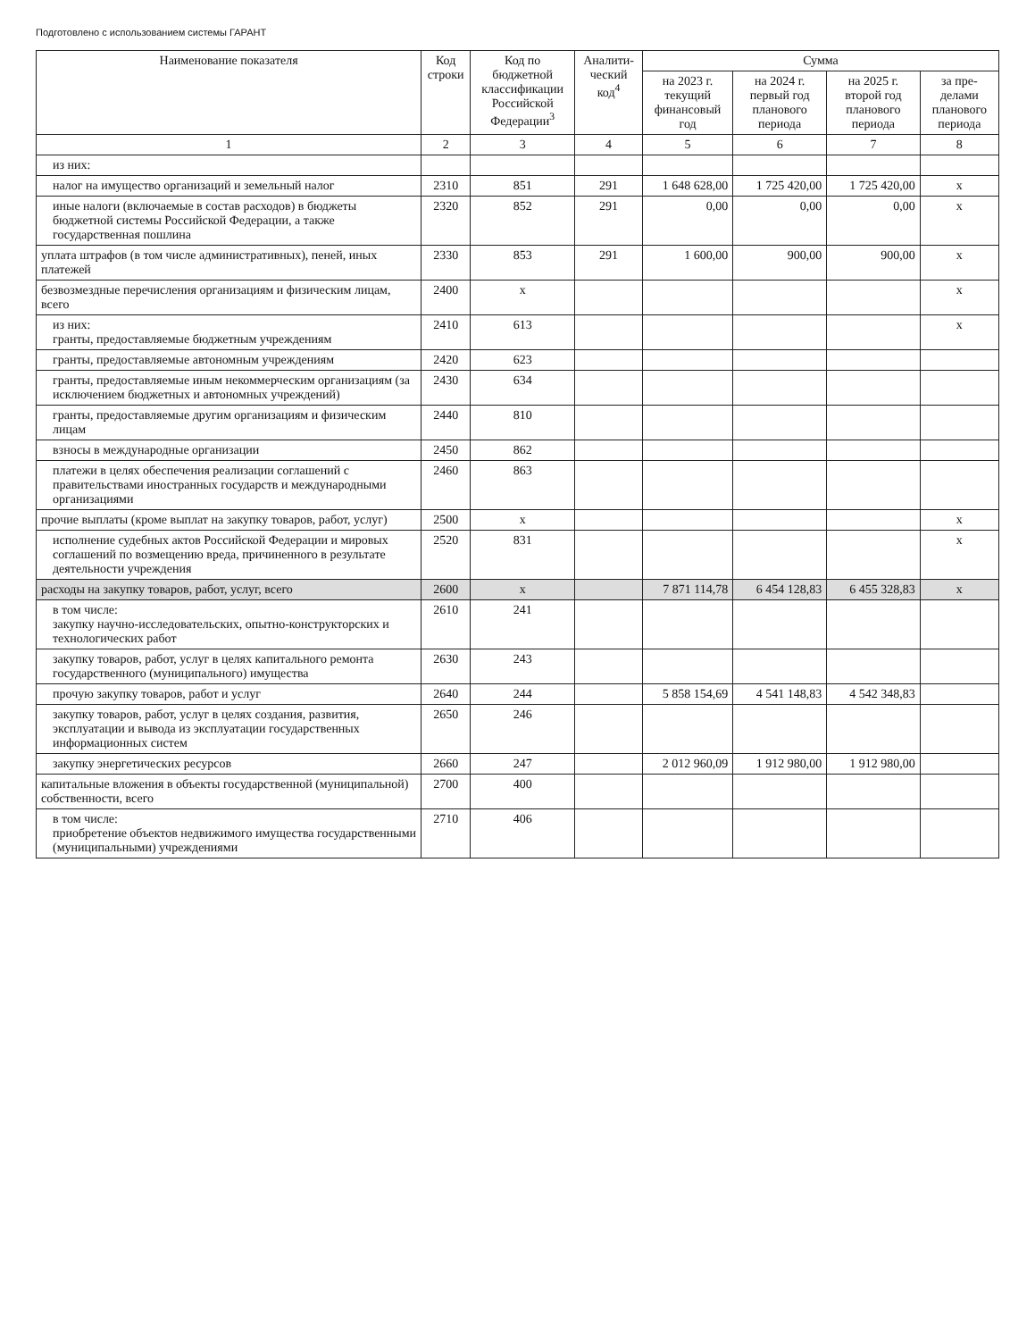Подготовлено с использованием системы ГАРАНТ
| Наименование показателя | Код строки | Код по бюджетной классифи­кации Российской Федерации<sup>3</sup> | Аналити­ческий код<sup>4</sup> | Сумма | | | |
| --- | --- | --- | --- | --- | --- | --- | --- |
| | | | | на 2023 г. текущий финан­совый год | на 2024 г. первый год планового периода | на 2025 г. второй год планового периода | за пре­делами планового периода |
| 1 | 2 | 3 | 4 | 5 | 6 | 7 | 8 |
| из них: | | | | | | | |
| налог на имущество организаций и земельный налог | 2310 | 851 | 291 | 1 648 628,00 | 1 725 420,00 | 1 725 420,00 | х |
| иные налоги (включаемые в состав расходов) в бюджеты бюджетной системы Российской Федерации, а также государственная пошлина | 2320 | 852 | 291 | 0,00 | 0,00 | 0,00 | х |
| уплата штрафов (в том числе административных), пеней, иных платежей | 2330 | 853 | 291 | 1 600,00 | 900,00 | 900,00 | х |
| безвозмездные перечисления организациям и физическим лицам, всего | 2400 | х | | | | | х |
| из них: гранты, предоставляемые бюджетным учреждениям | 2410 | 613 | | | | | х |
| гранты, предоставляемые автономным учреждениям | 2420 | 623 | | | | | |
| гранты, предоставляемые иным некоммерческим организациям (за исключением бюджетных и автономных учреждений) | 2430 | 634 | | | | | |
| гранты, предоставляемые другим организациям и физическим лицам | 2440 | 810 | | | | | |
| взносы в международные организации | 2450 | 862 | | | | | |
| платежи в целях обеспечения реализации соглашений с правительствами иностранных государств и международными организациями | 2460 | 863 | | | | | |
| прочие выплаты (кроме выплат на закупку товаров, работ, услуг) | 2500 | х | | | | | х |
| исполнение судебных актов Российской Федерации и мировых соглашений по возмещению вреда, причиненного в результате деятельности учреждения | 2520 | 831 | | | | | х |
| расходы на закупку товаров, работ, услуг, всего | 2600 | х | | 7 871 114,78 | 6 454 128,83 | 6 455 328,83 | х |
| в том числе: закупку научно-исследовательских, опытно-конструкторских и технологических работ | 2610 | 241 | | | | | |
| закупку товаров, работ, услуг в целях капитального ремонта государственного (муниципального) имущества | 2630 | 243 | | | | | |
| прочую закупку товаров, работ и услуг | 2640 | 244 | | 5 858 154,69 | 4 541 148,83 | 4 542 348,83 | |
| закупку товаров, работ, услуг в целях создания, развития, эксплуатации и вывода из эксплуатации государственных информационных систем | 2650 | 246 | | | | | |
| закупку энергетических ресурсов | 2660 | 247 | | 2 012 960,09 | 1 912 980,00 | 1 912 980,00 | |
| капитальные вложения в объекты государственной (муниципальной) собственности, всего | 2700 | 400 | | | | | |
| в том числе: приобретение объектов недвижимого имущества государственными (муниципальными) учреждениями | 2710 | 406 | | | | | |